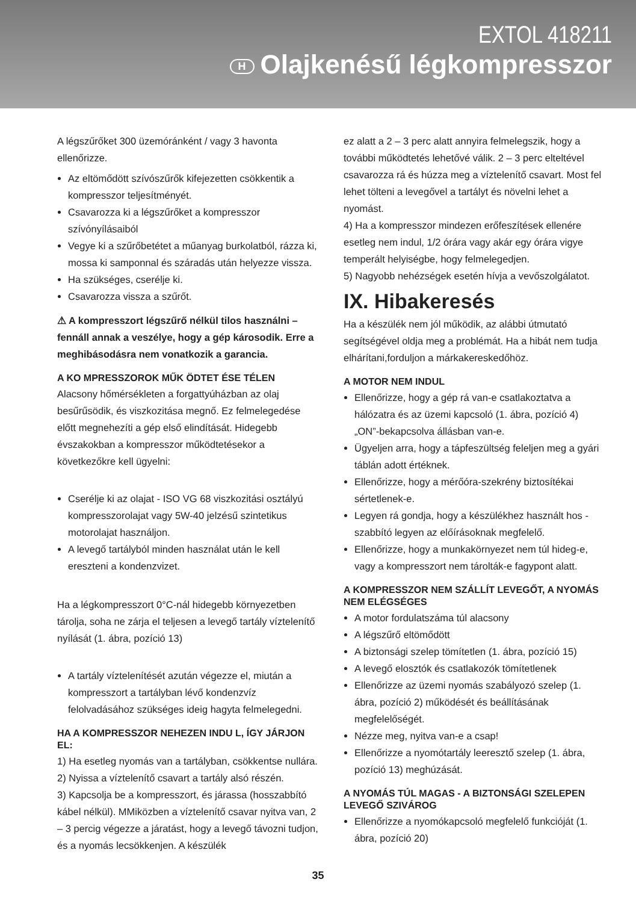EXTOL 418211
H Olajkenésű légkompresszor
A légszűrőket 300 üzemóránként / vagy 3 havonta ellenőrizze.
Az eltömődött szívószűrők kifejezetten csökkentik a kompresszor teljesítményét.
Csavarozza ki a légszűrőket a kompresszor szívónyílásaiból
Vegye ki a szűrőbetétet a műanyag burkolatból, rázza ki, mossa ki samponnal és száradás után helyezze vissza.
Ha szükséges, cserélje ki.
Csavarozza vissza a szűrőt.
⚠ A kompresszort légszűrő nélkül tilos használni – fennáll annak a veszélye, hogy a gép károsodik. Erre a meghibásodásra nem vonatkozik a garancia.
A KO MPRESSZOROK MŰK ÖDTET ÉSE TÉLEN
Alacsony hőmérsékleten a forgattyúházban az olaj besűrűsödik, és viszkozitása megnő. Ez felmelegedése előtt megnehezíti a gép első elindítását. Hidegebb évszakokban a kompresszor működtetésekor a következőkre kell ügyelni:
Cserélje ki az olajat - ISO VG 68 viszkozitási osztályú kompresszorolajat vagy 5W-40 jelzésű szintetikus motorolajat használjon.
A levegő tartályból minden használat után le kell ereszteni a kondenzvizet.
Ha a légkompresszort 0°C-nál hidegebb környezetben tárolja, soha ne zárja el teljesen a levegő tartály víztelenítő nyílását (1. ábra, pozíció 13)
A tartály víztelenítését azután végezze el, miután a kompresszort a tartályban lévő kondenzvíz felolvadásához szükséges ideig hagyta felmelegedni.
HA A KOMPRESSZOR NEHEZEN INDU L, ÍGY JÁRJON EL:
1) Ha esetleg nyomás van a tartályban, csökkentse nullára.
2) Nyissa a víztelenítő csavart a tartály alsó részén.
3) Kapcsolja be a kompresszort, és járassa (hosszabbító kábel nélkül). MMiközben a víztelenítő csavar nyitva van, 2 – 3 percig végezze a járatást, hogy a levegő távozni tudjon, és a nyomás lecsökkenjen. A készülék
ez alatt a 2 – 3 perc alatt annyira felmelegszik, hogy a további működtetés lehetővé válik. 2 – 3 perc elteltével csavarozza rá és húzza meg a víztelenítő csavart. Most fel lehet tölteni a levegővel a tartályt és növelni lehet a nyomást.
4) Ha a kompresszor mindezen erőfeszítések ellenére esetleg nem indul, 1/2 órára vagy akár egy órára vigye temperált helyiségbe, hogy felmelegedjen.
5) Nagyobb nehézségek esetén hívja a vevőszolgálatot.
IX. Hibakeresés
Ha a készülék nem jól működik, az alábbi útmutató segítségével oldja meg a problémát. Ha a hibát nem tudja elhárítani,forduljon a márkakereskedőhöz.
A MOTOR NEM INDUL
Ellenőrizze, hogy a gép rá van-e csatlakoztatva a hálózatra és az üzemi kapcsoló (1. ábra, pozíció 4) „ON”-bekapcsolva állásban van-e.
Ügyeljen arra, hogy a tápfeszültség feleljen meg a gyári táblán adott értéknek.
Ellenőrizze, hogy a mérőóra-szekrény biztosítékai sértetlenek-e.
Legyen rá gondja, hogy a készülékhez használt hos - szabbító legyen az előírásoknak megfelelő.
Ellenőrizze, hogy a munkakörnyezet nem túl hideg-e, vagy a kompresszort nem tárolták-e fagypont alatt.
A KOMPRESSZOR NEM SZÁLLÍT LEVEGŐT, A NYOMÁS NEM ELÉGSÉGES
A motor fordulatszáma túl alacsony
A légszűrő eltömődött
A biztonsági szelep tömítetlen (1. ábra, pozíció 15)
A levegő elosztók és csatlakozók tömítetlenek
Ellenőrizze az üzemi nyomás szabályozó szelep (1. ábra, pozíció 2) működését és beállításának megfelelőségét.
Nézze meg, nyitva van-e a csap!
Ellenőrizze a nyomótartály leeresztő szelep (1. ábra, pozíció 13) meghúzását.
A NYOMÁS TÚL MAGAS - A BIZTONSÁGI SZELEPEN LEVEGŐ SZIVÁROG
Ellenőrizze a nyomókapcsoló megfelelő funkcióját (1. ábra, pozíció 20)
35